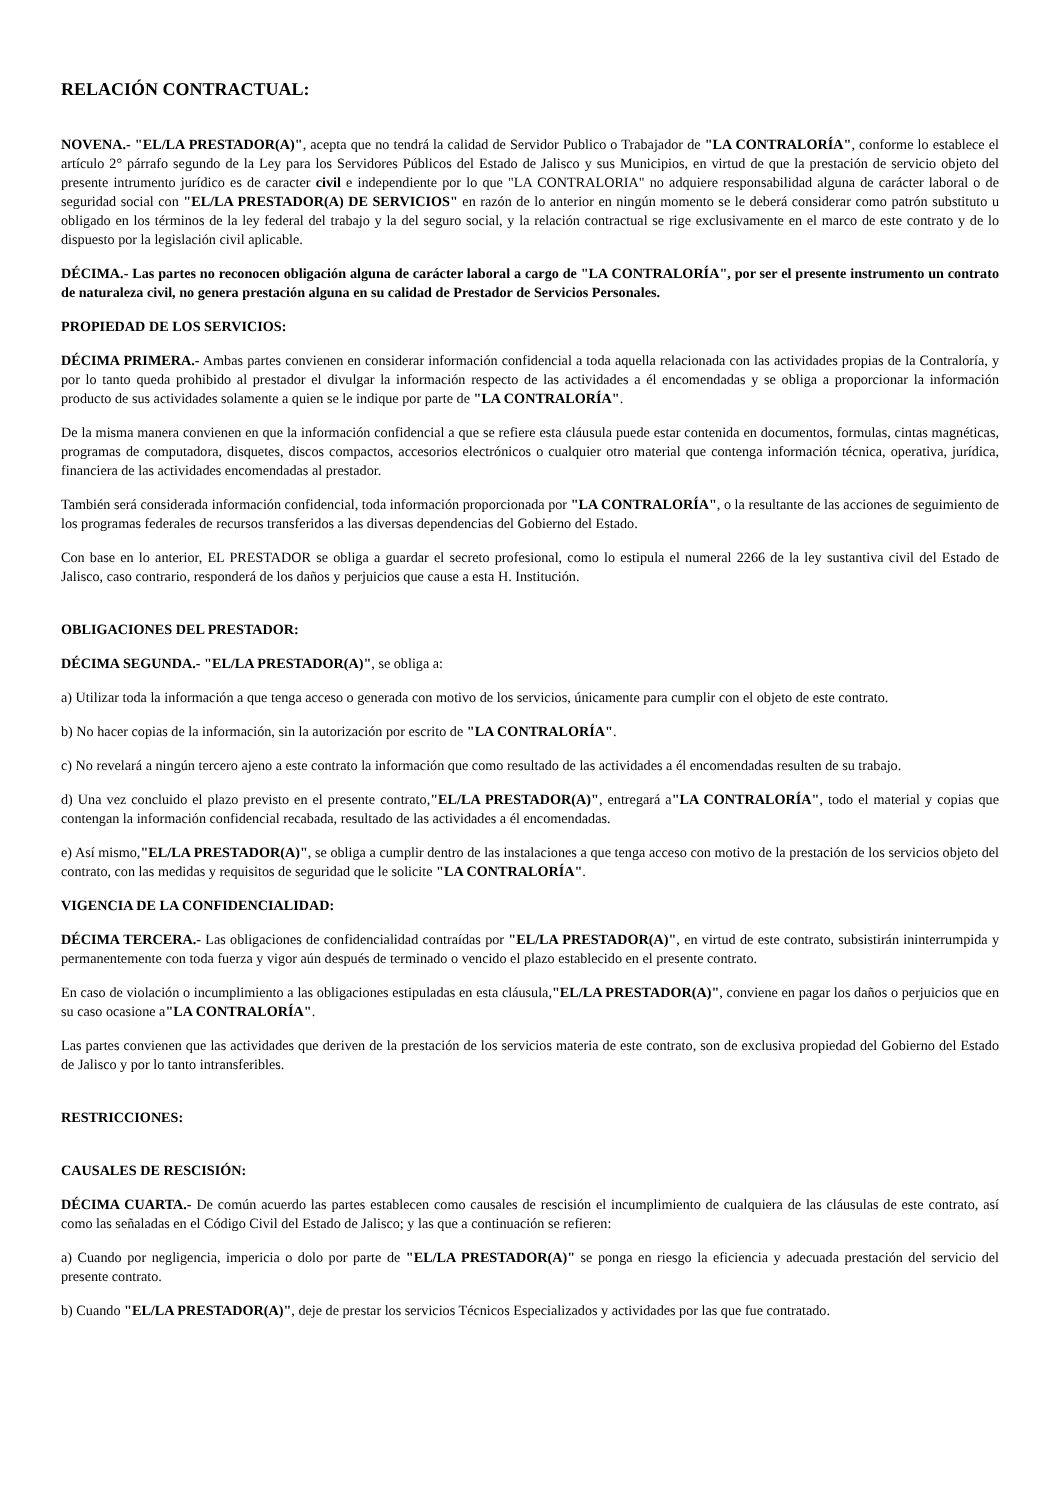RELACIÓN CONTRACTUAL:
NOVENA.- "EL/LA PRESTADOR(A)", acepta que no tendrá la calidad de Servidor Publico o Trabajador de "LA CONTRALORÍA", conforme lo establece el artículo 2° párrafo segundo de la Ley para los Servidores Públicos del Estado de Jalisco y sus Municipios, en virtud de que la prestación de servicio objeto del presente intrumento jurídico es de caracter civil e independiente por lo que "LA CONTRALORIA" no adquiere responsabilidad alguna de carácter laboral o de seguridad social con "EL/LA PRESTADOR(A) DE SERVICIOS" en razón de lo anterior en ningún momento se le deberá considerar como patrón substituto u obligado en los términos de la ley federal del trabajo y la del seguro social, y la relación contractual se rige exclusivamente en el marco de este contrato y de lo dispuesto por la legislación civil aplicable.
DÉCIMA.- Las partes no reconocen obligación alguna de carácter laboral a cargo de "LA CONTRALORÍA", por ser el presente instrumento un contrato de naturaleza civil, no genera prestación alguna en su calidad de Prestador de Servicios Personales.
PROPIEDAD DE LOS SERVICIOS:
DÉCIMA PRIMERA.- Ambas partes convienen en considerar información confidencial a toda aquella relacionada con las actividades propias de la Contraloría, y por lo tanto queda prohibido al prestador el divulgar la información respecto de las actividades a él encomendadas y se obliga a proporcionar la información producto de sus actividades solamente a quien se le indique por parte de "LA CONTRALORÍA".
De la misma manera convienen en que la información confidencial a que se refiere esta cláusula puede estar contenida en documentos, formulas, cintas magnéticas, programas de computadora, disquetes, discos compactos, accesorios electrónicos o cualquier otro material que contenga información técnica, operativa, jurídica, financiera de las actividades encomendadas al prestador.
También será considerada información confidencial, toda información proporcionada por "LA CONTRALORÍA", o la resultante de las acciones de seguimiento de los programas federales de recursos transferidos a las diversas dependencias del Gobierno del Estado.
Con base en lo anterior, EL PRESTADOR se obliga a guardar el secreto profesional, como lo estipula el numeral 2266 de la ley sustantiva civil del Estado de Jalisco, caso contrario, responderá de los daños y perjuicios que cause a esta H. Institución.
OBLIGACIONES DEL PRESTADOR:
DÉCIMA SEGUNDA.- "EL/LA PRESTADOR(A)", se obliga a:
a) Utilizar toda la información a que tenga acceso o generada con motivo de los servicios, únicamente para cumplir con el objeto de este contrato.
b) No hacer copias de la información, sin la autorización por escrito de "LA CONTRALORÍA".
c) No revelará a ningún tercero ajeno a este contrato la información que como resultado de las actividades a él encomendadas resulten de su trabajo.
d) Una vez concluido el plazo previsto en el presente contrato,"EL/LA PRESTADOR(A)", entregará a"LA CONTRALORÍA", todo el material y copias que contengan la información confidencial recabada, resultado de las actividades a él encomendadas.
e) Así mismo,"EL/LA PRESTADOR(A)", se obliga a cumplir dentro de las instalaciones a que tenga acceso con motivo de la prestación de los servicios objeto del contrato, con las medidas y requisitos de seguridad que le solicite "LA CONTRALORÍA".
VIGENCIA DE LA CONFIDENCIALIDAD:
DÉCIMA TERCERA.- Las obligaciones de confidencialidad contraídas por "EL/LA PRESTADOR(A)", en virtud de este contrato, subsistirán ininterrumpida y permanentemente con toda fuerza y vigor aún después de terminado o vencido el plazo establecido en el presente contrato.
En caso de violación o incumplimiento a las obligaciones estipuladas en esta cláusula,"EL/LA PRESTADOR(A)", conviene en pagar los daños o perjuicios que en su caso ocasione a"LA CONTRALORÍA".
Las partes convienen que las actividades que deriven de la prestación de los servicios materia de este contrato, son de exclusiva propiedad del Gobierno del Estado de Jalisco y por lo tanto intransferibles.
RESTRICCIONES:
CAUSALES DE RESCISIÓN:
DÉCIMA CUARTA.- De común acuerdo las partes establecen como causales de rescisión el incumplimiento de cualquiera de las cláusulas de este contrato, así como las señaladas en el Código Civil del Estado de Jalisco; y las que a continuación se refieren:
a) Cuando por negligencia, impericia o dolo por parte de "EL/LA PRESTADOR(A)" se ponga en riesgo la eficiencia y adecuada prestación del servicio del presente contrato.
b) Cuando "EL/LA PRESTADOR(A)", deje de prestar los servicios Técnicos Especializados y actividades por las que fue contratado.